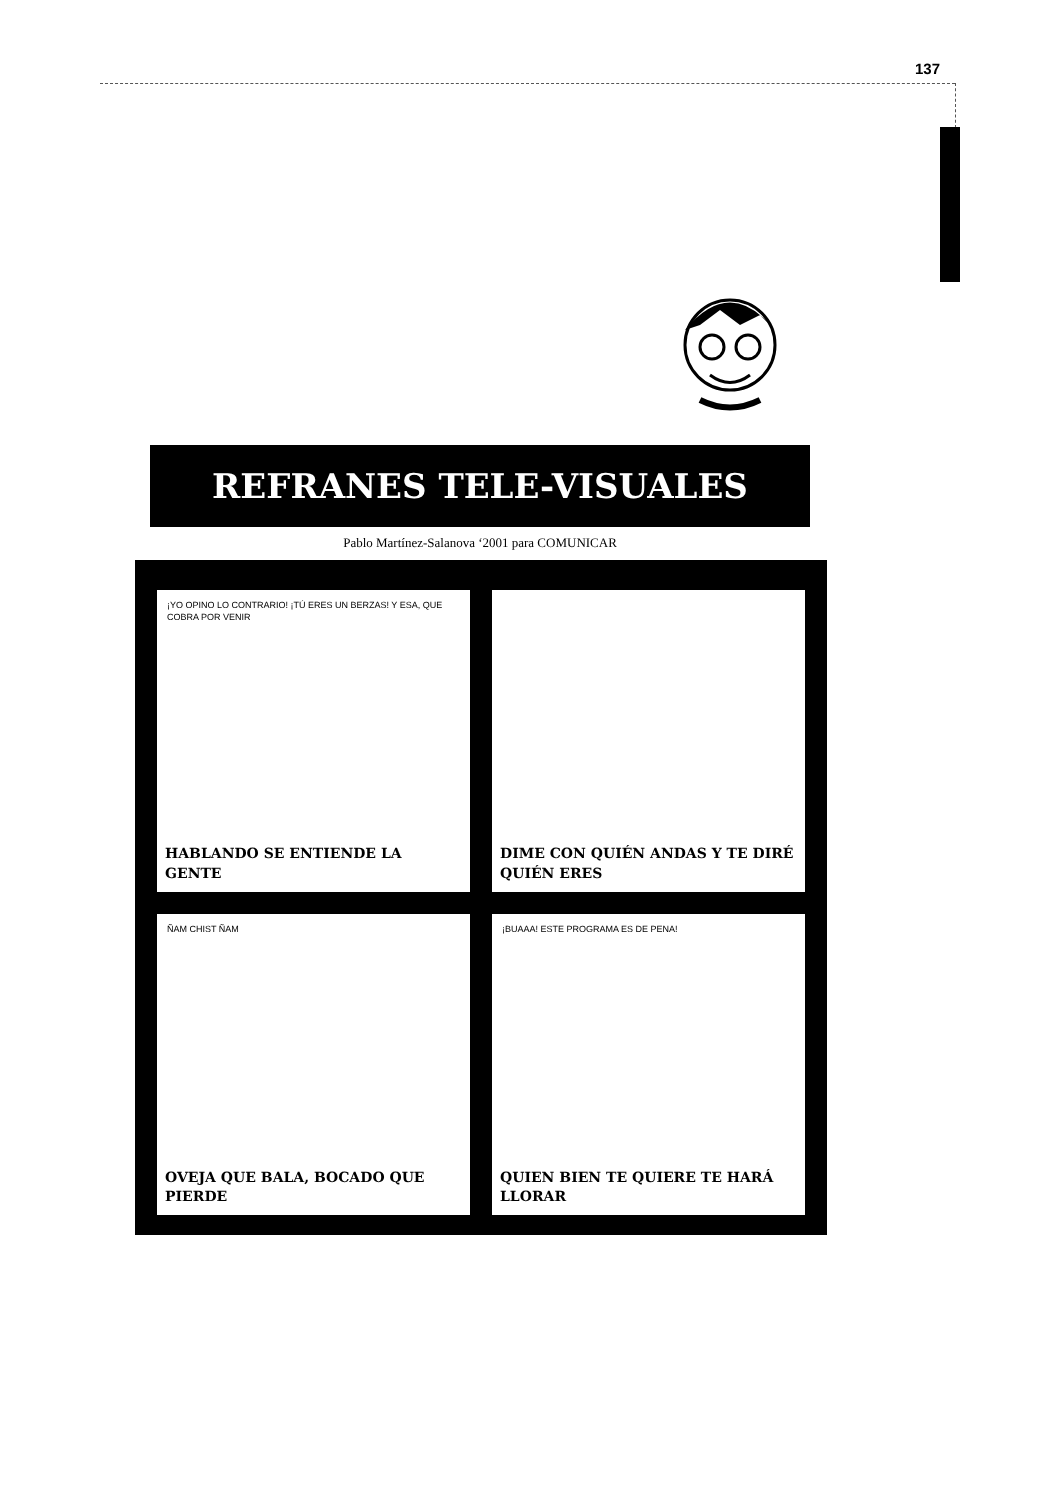137
REFRANES TELE-VISUALES
Pablo Martínez-Salanova ‘2001 para COMUNICAR
¡YO OPINO LO CONTRARIO! ¡TÚ ERES UN BERZAS! Y ESA, QUE COBRA POR VENIR
HABLANDO SE ENTIENDE LA GENTE
DIME CON QUIÉN ANDAS Y TE DIRÉ QUIÉN ERES
ÑAM CHIST ÑAM
OVEJA QUE BALA, BOCADO QUE PIERDE
¡BUAAA! ESTE PROGRAMA ES DE PENA!
QUIEN BIEN TE QUIERE TE HARÁ LLORAR